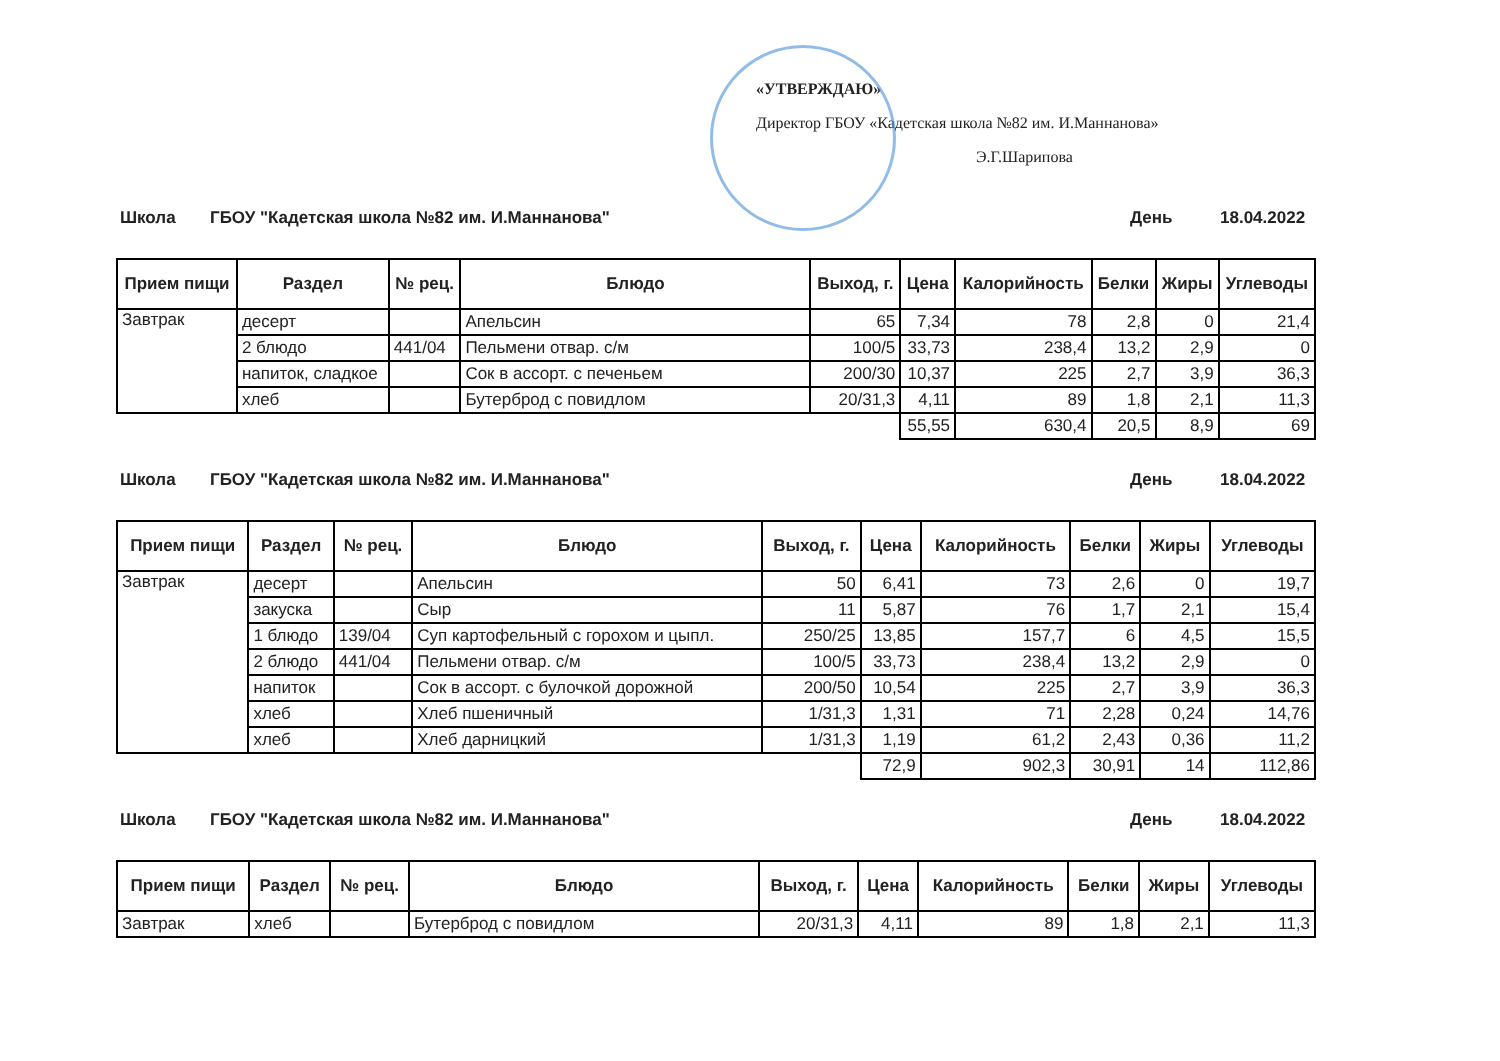«УТВЕРЖДАЮ»
Директор ГБОУ «Кадетская школа №82 им. И.Маннанова»
Э.Г.Шарипова
Школа ГБОУ "Кадетская школа №82 им. И.Маннанова" День 18.04.2022
| Прием пищи | Раздел | № рец. | Блюдо | Выход, г. | Цена | Калорийность | Белки | Жиры | Углеводы |
| --- | --- | --- | --- | --- | --- | --- | --- | --- | --- |
| Завтрак | десерт | | Апельсин | 65 | 7,34 | 78 | 2,8 | 0 | 21,4 |
| | 2 блюдо | 441/04 | Пельмени отвар. с/м | 100/5 | 33,73 | 238,4 | 13,2 | 2,9 | 0 |
| | напиток, сладкое | | Сок в ассорт. с печеньем | 200/30 | 10,37 | 225 | 2,7 | 3,9 | 36,3 |
| | хлеб | | Бутерброд с повидлом | 20/31,3 | 4,11 | 89 | 1,8 | 2,1 | 11,3 |
| | | | | | 55,55 | 630,4 | 20,5 | 8,9 | 69 |
Школа ГБОУ "Кадетская школа №82 им. И.Маннанова" День 18.04.2022
| Прием пищи | Раздел | № рец. | Блюдо | Выход, г. | Цена | Калорийность | Белки | Жиры | Углеводы |
| --- | --- | --- | --- | --- | --- | --- | --- | --- | --- |
| Завтрак | десерт | | Апельсин | 50 | 6,41 | 73 | 2,6 | 0 | 19,7 |
| | закуска | | Сыр | 11 | 5,87 | 76 | 1,7 | 2,1 | 15,4 |
| | 1 блюдо | 139/04 | Суп картофельный с горохом и цыпл. | 250/25 | 13,85 | 157,7 | 6 | 4,5 | 15,5 |
| | 2 блюдо | 441/04 | Пельмени отвар. с/м | 100/5 | 33,73 | 238,4 | 13,2 | 2,9 | 0 |
| | напиток | | Сок в ассорт. с булочкой дорожной | 200/50 | 10,54 | 225 | 2,7 | 3,9 | 36,3 |
| | хлеб | | Хлеб пшеничный | 1/31,3 | 1,31 | 71 | 2,28 | 0,24 | 14,76 |
| | хлеб | | Хлеб дарницкий | 1/31,3 | 1,19 | 61,2 | 2,43 | 0,36 | 11,2 |
| | | | | | 72,9 | 902,3 | 30,91 | 14 | 112,86 |
Школа ГБОУ "Кадетская школа №82 им. И.Маннанова" День 18.04.2022
| Прием пищи | Раздел | № рец. | Блюдо | Выход, г. | Цена | Калорийность | Белки | Жиры | Углеводы |
| --- | --- | --- | --- | --- | --- | --- | --- | --- | --- |
| Завтрак | хлеб | | Бутерброд с повидлом | 20/31,3 | 4,11 | 89 | 1,8 | 2,1 | 11,3 |